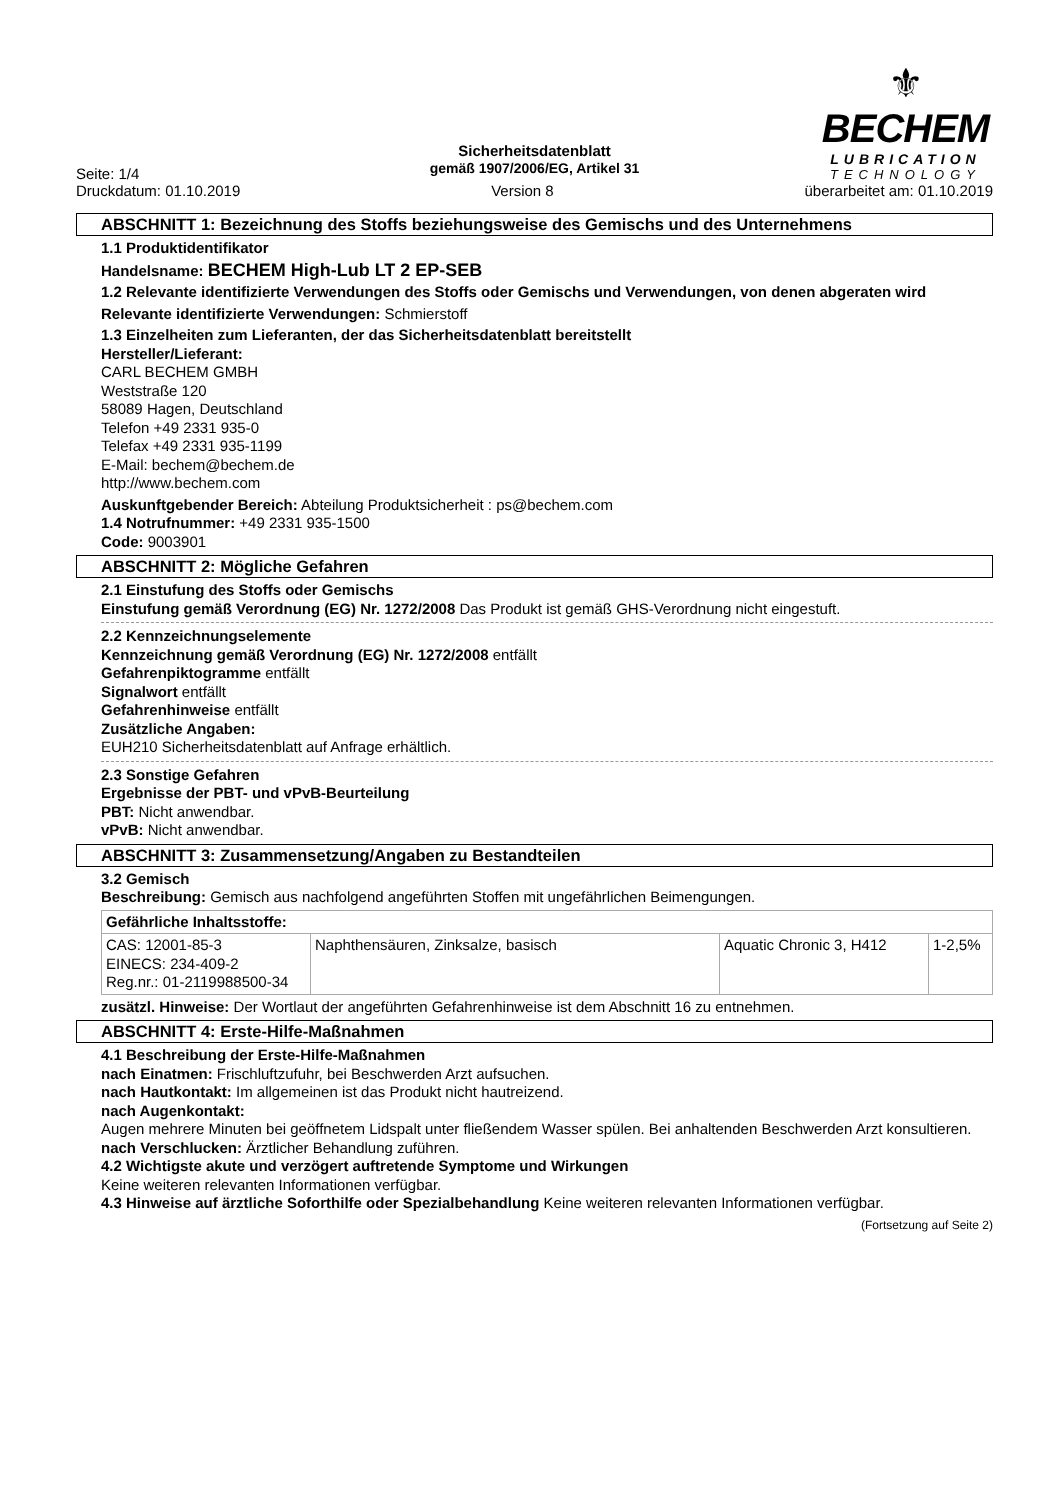Seite: 1/4
⚜
BECHEM
LUBRICATION
TECHNOLOGY
Sicherheitsdatenblatt
gemäß 1907/2006/EG, Artikel 31
Druckdatum: 01.10.2019 Version 8 überarbeitet am: 01.10.2019
ABSCHNITT 1: Bezeichnung des Stoffs beziehungsweise des Gemischs und des Unternehmens
1.1 Produktidentifikator
Handelsname: BECHEM High-Lub LT 2 EP-SEB
1.2 Relevante identifizierte Verwendungen des Stoffs oder Gemischs und Verwendungen, von denen abgeraten wird
Relevante identifizierte Verwendungen: Schmierstoff
1.3 Einzelheiten zum Lieferanten, der das Sicherheitsdatenblatt bereitstellt
Hersteller/Lieferant:
CARL BECHEM GMBH
Weststraße 120
58089 Hagen, Deutschland
Telefon +49 2331 935-0
Telefax +49 2331 935-1199
E-Mail: bechem@bechem.de
http://www.bechem.com
Auskunftgebender Bereich: Abteilung Produktsicherheit : ps@bechem.com
1.4 Notrufnummer: +49 2331 935-1500
Code: 9003901
ABSCHNITT 2: Mögliche Gefahren
2.1 Einstufung des Stoffs oder Gemischs
Einstufung gemäß Verordnung (EG) Nr. 1272/2008 Das Produkt ist gemäß GHS-Verordnung nicht eingestuft.
2.2 Kennzeichnungselemente
Kennzeichnung gemäß Verordnung (EG) Nr. 1272/2008 entfällt
Gefahrenpiktogramme entfällt
Signalwort entfällt
Gefahrenhinweise entfällt
Zusätzliche Angaben:
EUH210 Sicherheitsdatenblatt auf Anfrage erhältlich.
2.3 Sonstige Gefahren
Ergebnisse der PBT- und vPvB-Beurteilung
PBT: Nicht anwendbar.
vPvB: Nicht anwendbar.
ABSCHNITT 3: Zusammensetzung/Angaben zu Bestandteilen
3.2 Gemisch
Beschreibung: Gemisch aus nachfolgend angeführten Stoffen mit ungefährlichen Beimengungen.
| Gefährliche Inhaltsstoffe: | | | |
| CAS: 12001-85-3 EINECS: 234-409-2 Reg.nr.: 01-2119988500-34 | Naphthensäuren, Zinksalze, basisch | Aquatic Chronic 3, H412 | 1-2,5% |
zusätzl. Hinweise: Der Wortlaut der angeführten Gefahrenhinweise ist dem Abschnitt 16 zu entnehmen.
ABSCHNITT 4: Erste-Hilfe-Maßnahmen
4.1 Beschreibung der Erste-Hilfe-Maßnahmen
nach Einatmen: Frischluftzufuhr, bei Beschwerden Arzt aufsuchen.
nach Hautkontakt: Im allgemeinen ist das Produkt nicht hautreizend.
nach Augenkontakt:
Augen mehrere Minuten bei geöffnetem Lidspalt unter fließendem Wasser spülen. Bei anhaltenden Beschwerden Arzt konsultieren.
nach Verschlucken: Ärztlicher Behandlung zuführen.
4.2 Wichtigste akute und verzögert auftretende Symptome und Wirkungen
Keine weiteren relevanten Informationen verfügbar.
4.3 Hinweise auf ärztliche Soforthilfe oder Spezialbehandlung Keine weiteren relevanten Informationen verfügbar.
(Fortsetzung auf Seite 2)